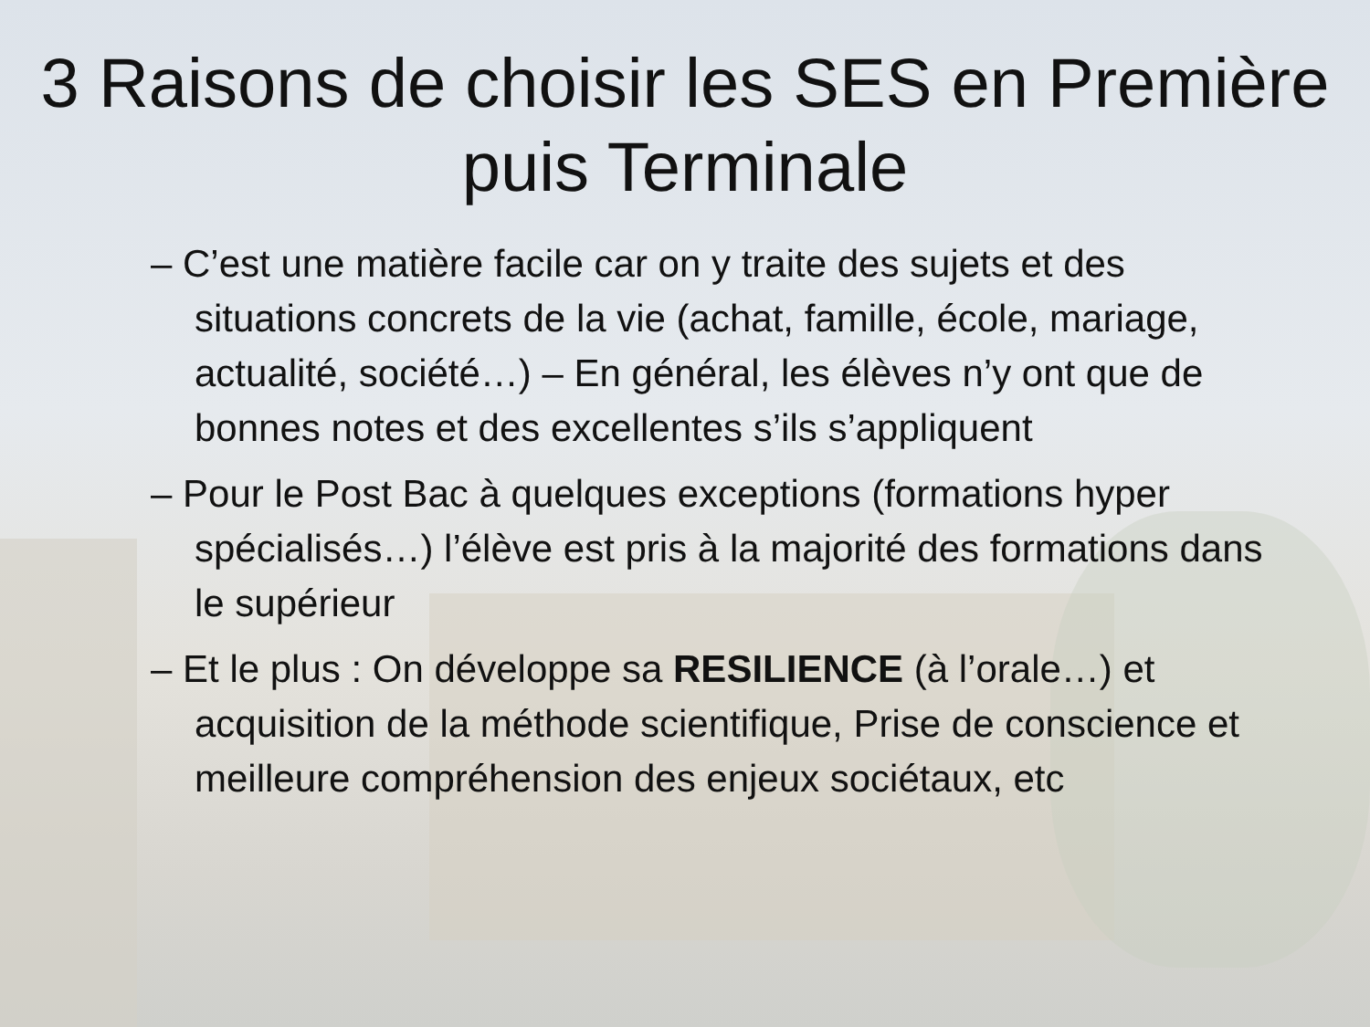3 Raisons de choisir les SES en Première puis Terminale
– C’est une matière facile car on y traite des sujets et des situations concrets de la vie (achat, famille, école, mariage, actualité, société…) – En général, les élèves n’y ont que de bonnes notes et des excellentes s’ils s’appliquent
– Pour le Post Bac à quelques exceptions (formations hyper spécialisés…) l’élève est pris à la majorité des formations dans le supérieur
– Et le plus : On développe sa RESILIENCE (à l’orale…) et acquisition de la méthode scientifique, Prise de conscience et meilleure compréhension des enjeux sociétaux, etc